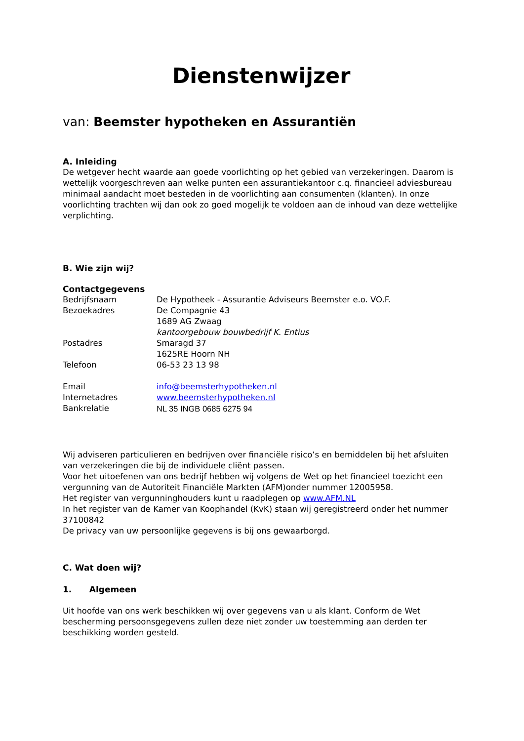Dienstenwijzer
van: Beemster hypotheken en Assurantiën
A. Inleiding
De wetgever hecht waarde aan goede voorlichting op het gebied van verzekeringen. Daarom is wettelijk voorgeschreven aan welke punten een assurantiekantoor c.q. financieel adviesbureau minimaal aandacht moet besteden in de voorlichting aan consumenten (klanten). In onze voorlichting trachten wij dan ook zo goed mogelijk te voldoen aan de inhoud van deze wettelijke verplichting.
B. Wie zijn wij?
Contactgegevens
| Bedrijfsnaam | De Hypotheek - Assurantie Adviseurs Beemster e.o. VO.F. |
| Bezoekadres | De Compagnie 43 1689 AG Zwaag kantoorgebouw bouwbedrijf K. Entius |
| Postadres | Smaragd 37 1625RE Hoorn NH |
| Telefoon | 06-53 23 13 98 |
| Email | info@beemsterhypotheken.nl |
| Internetadres | www.beemsterhypotheken.nl |
| Bankrelatie | NL 35 INGB 0685 6275 94 |
Wij adviseren particulieren en bedrijven over financiële risico’s en bemiddelen bij het afsluiten van verzekeringen die bij de individuele cliënt passen.
Voor het uitoefenen van ons bedrijf hebben wij volgens de Wet op het financieel toezicht een vergunning van de Autoriteit Financiële Markten (AFM)onder nummer 12005958.
Het register van vergunninghouders kunt u raadplegen op www.AFM.NL
In het register van de Kamer van Koophandel (KvK) staan wij geregistreerd onder het nummer 37100842
De privacy van uw persoonlijke gegevens is bij ons gewaarborgd.
C. Wat doen wij?
1. Algemeen
Uit hoofde van ons werk beschikken wij over gegevens van u als klant. Conform de Wet bescherming persoonsgegevens zullen deze niet zonder uw toestemming aan derden ter beschikking worden gesteld.